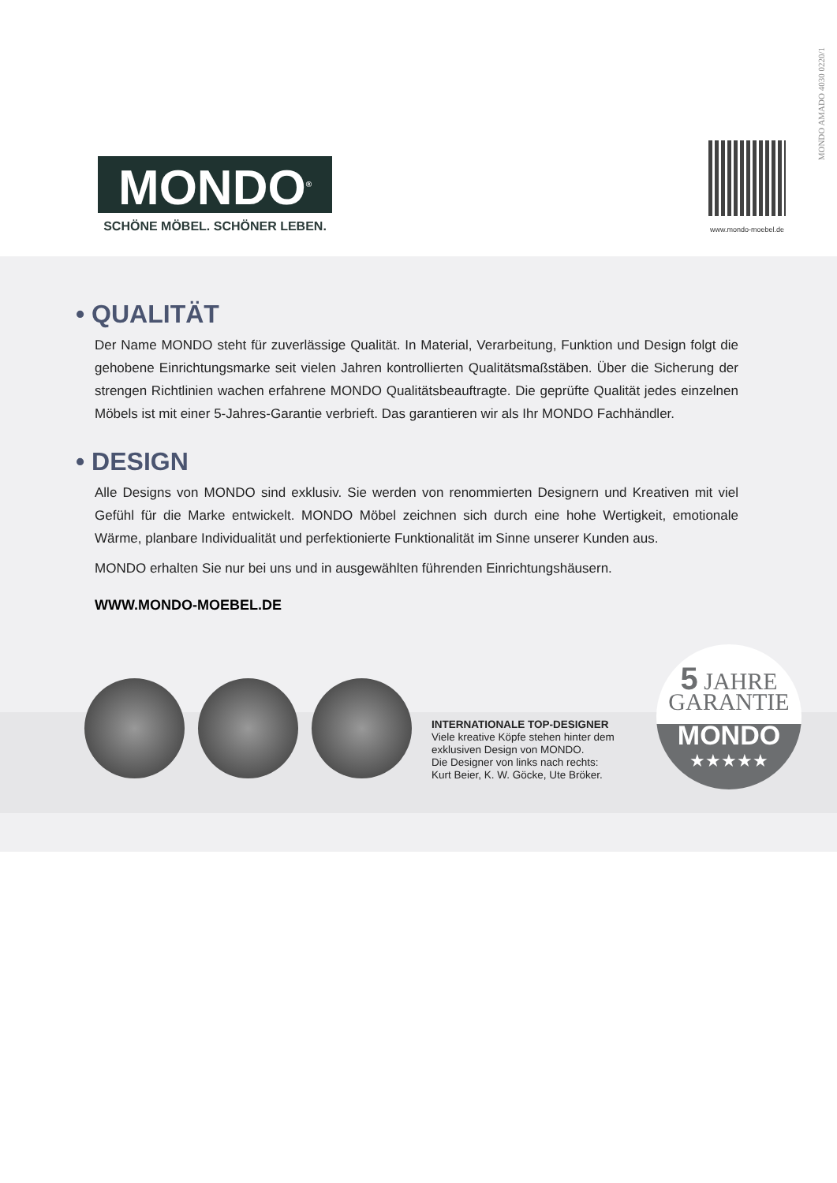MONDO AMADO 4030 0220/1
MONDO<sup>®</sup>
SCHÖNE MÖBEL. SCHÖNER LEBEN.
www.mondo-moebel.de
• QUALITÄT
Der Name MONDO steht für zuverlässige Qualität. In Material, Verarbeitung, Funktion und Design folgt die gehobene Einrichtungsmarke seit vielen Jahren kontrollierten Qualitätsmaßstäben. Über die Sicherung der strengen Richtlinien wachen erfahrene MONDO Qualitätsbeauftragte. Die geprüfte Qualität jedes einzelnen Möbels ist mit einer 5-Jahres-Garantie verbrieft. Das garantieren wir als Ihr MONDO Fachhändler.
• DESIGN
Alle Designs von MONDO sind exklusiv. Sie werden von renommierten Designern und Kreativen mit viel Gefühl für die Marke entwickelt. MONDO Möbel zeichnen sich durch eine hohe Wertigkeit, emotionale Wärme, planbare Individualität und perfektionierte Funktionalität im Sinne unserer Kunden aus.
MONDO erhalten Sie nur bei uns und in ausgewählten führenden Einrichtungshäusern.
WWW.MONDO-MOEBEL.DE
INTERNATIONALE TOP-DESIGNER
Viele kreative Köpfe stehen hinter dem
exklusiven Design von MONDO.
Die Designer von links nach rechts:
Kurt Beier, K. W. Göcke, Ute Bröker.
5 JAHRE
GARANTIE
MONDO
★★★★★